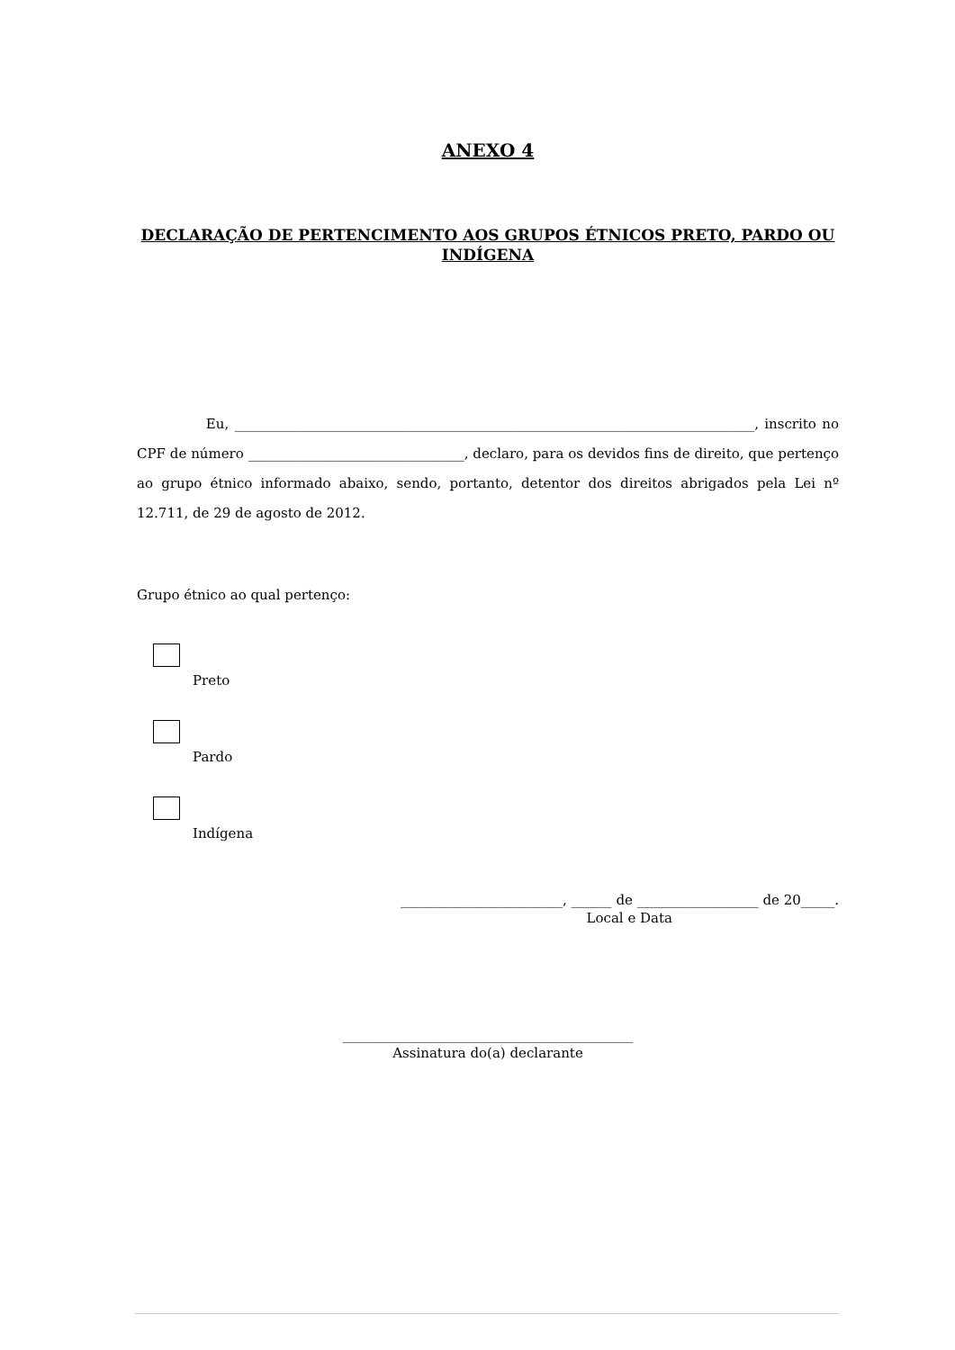ANEXO 4
DECLARAÇÃO DE PERTENCIMENTO AOS GRUPOS ÉTNICOS PRETO, PARDO OU INDÍGENA
Eu, _____________________________________________________________________________, inscrito no CPF de número ________________________________, declaro, para os devidos fins de direito, que pertenço ao grupo étnico informado abaixo, sendo, portanto, detentor dos direitos abrigados pela Lei nº 12.711, de 29 de agosto de 2012.
Grupo étnico ao qual pertenço:
Preto
Pardo
Indígena
________________________, ______ de __________________ de 20_____.
Local e Data
___________________________________________
Assinatura do(a) declarante